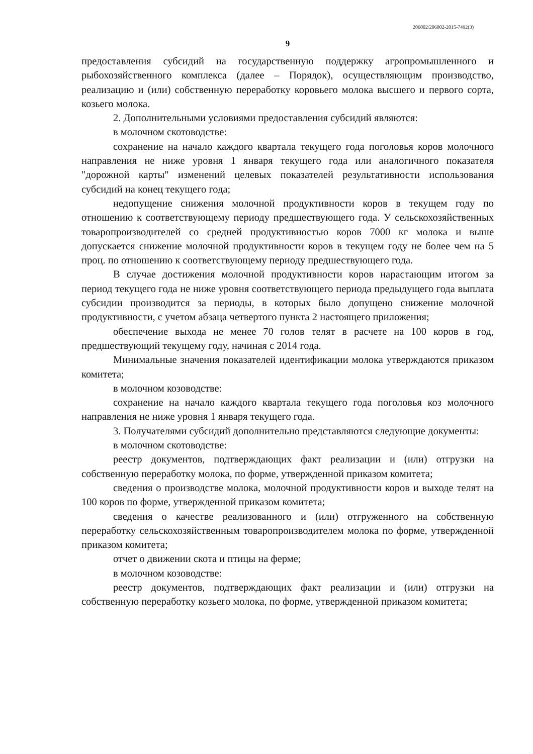206002/206002-2015-7492(3)
9
предоставления субсидий на государственную поддержку агропромышленного и рыбохозяйственного комплекса (далее – Порядок), осуществляющим производство, реализацию и (или) собственную переработку коровьего молока высшего и первого сорта, козьего молока.
2. Дополнительными условиями предоставления субсидий являются:
в молочном скотоводстве:
сохранение на начало каждого квартала текущего года поголовья коров молочного направления не ниже уровня 1 января текущего года или аналогичного показателя "дорожной карты" изменений целевых показателей результативности использования субсидий на конец текущего года;
недопущение снижения молочной продуктивности коров в текущем году по отношению к соответствующему периоду предшествующего года. У сельскохозяйственных товаропроизводителей со средней продуктивностью коров 7000 кг молока и выше допускается снижение молочной продуктивности коров в текущем году не более чем на 5 проц. по отношению к соответствующему периоду предшествующего года.
В случае достижения молочной продуктивности коров нарастающим итогом за период текущего года не ниже уровня соответствующего периода предыдущего года выплата субсидии производится за периоды, в которых было допущено снижение молочной продуктивности, с учетом абзаца четвертого пункта 2 настоящего приложения;
обеспечение выхода не менее 70 голов телят в расчете на 100 коров в год, предшествующий текущему году, начиная с 2014 года.
Минимальные значения показателей идентификации молока утверждаются приказом комитета;
в молочном козоводстве:
сохранение на начало каждого квартала текущего года поголовья коз молочного направления не ниже уровня 1 января текущего года.
3. Получателями субсидий дополнительно представляются следующие документы:
в молочном скотоводстве:
реестр документов, подтверждающих факт реализации и (или) отгрузки на собственную переработку молока, по форме, утвержденной приказом комитета;
сведения о производстве молока, молочной продуктивности коров и выходе телят на 100 коров по форме, утвержденной приказом комитета;
сведения о качестве реализованного и (или) отгруженного на собственную переработку сельскохозяйственным товаропроизводителем молока по форме, утвержденной приказом комитета;
отчет о движении скота и птицы на ферме;
в молочном козоводстве:
реестр документов, подтверждающих факт реализации и (или) отгрузки на собственную переработку козьего молока, по форме, утвержденной приказом комитета;